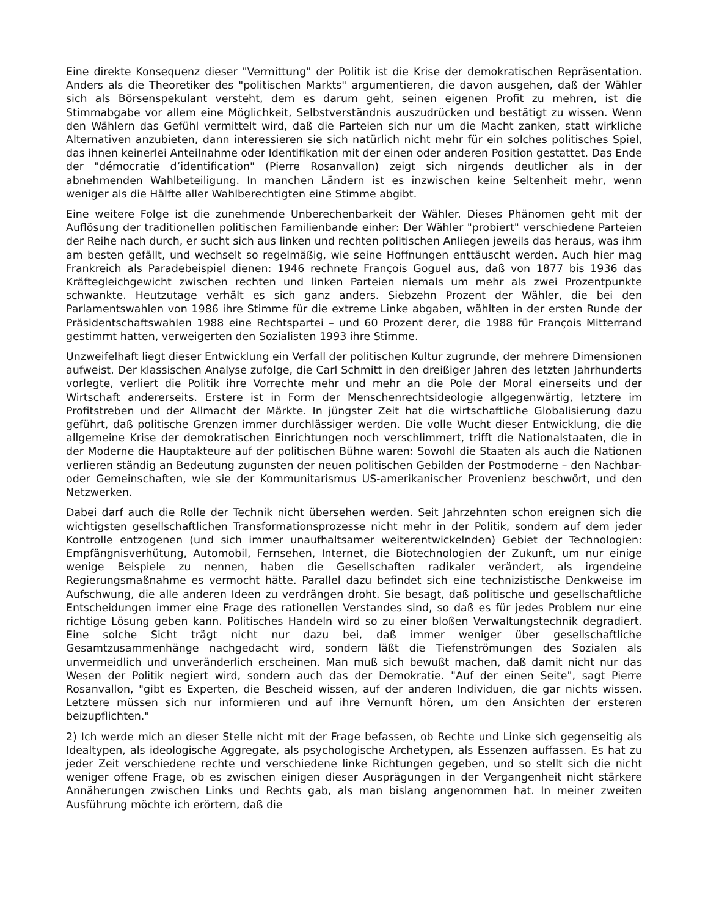Eine direkte Konsequenz dieser "Vermittung" der Politik ist die Krise der demokratischen Repräsentation. Anders als die Theoretiker des "politischen Markts" argumentieren, die davon ausgehen, daß der Wähler sich als Börsenspekulant versteht, dem es darum geht, seinen eigenen Profit zu mehren, ist die Stimmabgabe vor allem eine Möglichkeit, Selbstverständnis auszudrücken und bestätigt zu wissen. Wenn den Wählern das Gefühl vermittelt wird, daß die Parteien sich nur um die Macht zanken, statt wirkliche Alternativen anzubieten, dann interessieren sie sich natürlich nicht mehr für ein solches politisches Spiel, das ihnen keinerlei Anteilnahme oder Identifikation mit der einen oder anderen Position gestattet. Das Ende der "démocratie d’identification" (Pierre Rosanvallon) zeigt sich nirgends deutlicher als in der abnehmenden Wahlbeteiligung. In manchen Ländern ist es inzwischen keine Seltenheit mehr, wenn weniger als die Hälfte aller Wahlberechtigten eine Stimme abgibt.
Eine weitere Folge ist die zunehmende Unberechenbarkeit der Wähler. Dieses Phänomen geht mit der Auflösung der traditionellen politischen Familienbande einher: Der Wähler "probiert" verschiedene Parteien der Reihe nach durch, er sucht sich aus linken und rechten politischen Anliegen jeweils das heraus, was ihm am besten gefällt, und wechselt so regelmäßig, wie seine Hoffnungen enttäuscht werden. Auch hier mag Frankreich als Paradebeispiel dienen: 1946 rechnete François Goguel aus, daß von 1877 bis 1936 das Kräftegleichgewicht zwischen rechten und linken Parteien niemals um mehr als zwei Prozentpunkte schwankte. Heutzutage verhält es sich ganz anders. Siebzehn Prozent der Wähler, die bei den Parlamentswahlen von 1986 ihre Stimme für die extreme Linke abgaben, wählten in der ersten Runde der Präsidentschaftswahlen 1988 eine Rechtspartei – und 60 Prozent derer, die 1988 für François Mitterrand gestimmt hatten, verweigerten den Sozialisten 1993 ihre Stimme.
Unzweifelhaft liegt dieser Entwicklung ein Verfall der politischen Kultur zugrunde, der mehrere Dimensionen aufweist. Der klassischen Analyse zufolge, die Carl Schmitt in den dreißiger Jahren des letzten Jahrhunderts vorlegte, verliert die Politik ihre Vorrechte mehr und mehr an die Pole der Moral einerseits und der Wirtschaft andererseits. Erstere ist in Form der Menschenrechtsideologie allgegenwärtig, letztere im Profitstreben und der Allmacht der Märkte. In jüngster Zeit hat die wirtschaftliche Globalisierung dazu geführt, daß politische Grenzen immer durchlässiger werden. Die volle Wucht dieser Entwicklung, die die allgemeine Krise der demokratischen Einrichtungen noch verschlimmert, trifft die Nationalstaaten, die in der Moderne die Hauptakteure auf der politischen Bühne waren: Sowohl die Staaten als auch die Nationen verlieren ständig an Bedeutung zugunsten der neuen politischen Gebilden der Postmoderne – den Nachbar- oder Gemeinschaften, wie sie der Kommunitarismus US-amerikanischer Provenienz beschwört, und den Netzwerken.
Dabei darf auch die Rolle der Technik nicht übersehen werden. Seit Jahrzehnten schon ereignen sich die wichtigsten gesellschaftlichen Transformationsprozesse nicht mehr in der Politik, sondern auf dem jeder Kontrolle entzogenen (und sich immer unaufhaltsamer weiterentwickelnden) Gebiet der Technologien: Empfängnisverhütung, Automobil, Fernsehen, Internet, die Biotechnologien der Zukunft, um nur einige wenige Beispiele zu nennen, haben die Gesellschaften radikaler verändert, als irgendeine Regierungsmaßnahme es vermocht hätte. Parallel dazu befindet sich eine technizistische Denkweise im Aufschwung, die alle anderen Ideen zu verdrängen droht. Sie besagt, daß politische und gesellschaftliche Entscheidungen immer eine Frage des rationellen Verstandes sind, so daß es für jedes Problem nur eine richtige Lösung geben kann. Politisches Handeln wird so zu einer bloßen Verwaltungstechnik degradiert. Eine solche Sicht trägt nicht nur dazu bei, daß immer weniger über gesellschaftliche Gesamtzusammenhänge nachgedacht wird, sondern läßt die Tiefenströmungen des Sozialen als unvermeidlich und unveränderlich erscheinen. Man muß sich bewußt machen, daß damit nicht nur das Wesen der Politik negiert wird, sondern auch das der Demokratie. "Auf der einen Seite", sagt Pierre Rosanvallon, "gibt es Experten, die Bescheid wissen, auf der anderen Individuen, die gar nichts wissen. Letztere müssen sich nur informieren und auf ihre Vernunft hören, um den Ansichten der ersteren beizupflichten."
2) Ich werde mich an dieser Stelle nicht mit der Frage befassen, ob Rechte und Linke sich gegenseitig als Idealtypen, als ideologische Aggregate, als psychologische Archetypen, als Essenzen auffassen. Es hat zu jeder Zeit verschiedene rechte und verschiedene linke Richtungen gegeben, und so stellt sich die nicht weniger offene Frage, ob es zwischen einigen dieser Ausprägungen in der Vergangenheit nicht stärkere Annäherungen zwischen Links und Rechts gab, als man bislang angenommen hat. In meiner zweiten Ausführung möchte ich erörtern, daß die